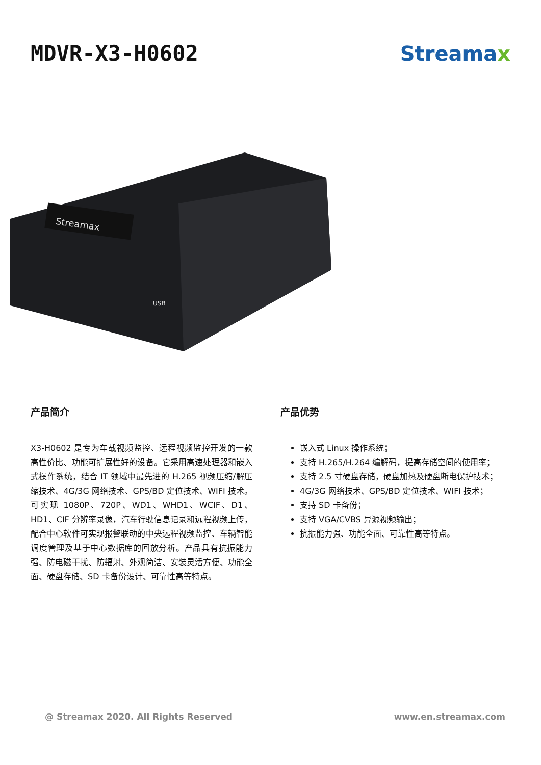MDVR-X3-H0602 Streamax
Streamax
USB
产品简介
X3-H0602 是专为车载视频监控、远程视频监控开发的一款高性价比、功能可扩展性好的设备。它采用高速处理器和嵌入式操作系统，结合 IT 领域中最先进的 H.265 视频压缩/解压缩技术、4G/3G 网络技术、GPS/BD 定位技术、WIFI 技术。可实现 1080P、720P、WD1、WHD1、WCIF、D1、HD1、CIF 分辨率录像，汽车行驶信息记录和远程视频上传，配合中心软件可实现报警联动的中央远程视频监控、车辆智能调度管理及基于中心数据库的回放分析。产品具有抗振能力强、防电磁干扰、防辐射、外观简洁、安装灵活方便、功能全面、硬盘存储、SD 卡备份设计、可靠性高等特点。
产品优势
嵌入式 Linux 操作系统；
支持 H.265/H.264 编解码，提高存储空间的使用率；
支持 2.5 寸硬盘存储，硬盘加热及硬盘断电保护技术；
4G/3G 网络技术、GPS/BD 定位技术、WIFI 技术；
支持 SD 卡备份；
支持 VGA/CVBS 异源视频输出；
抗振能力强、功能全面、可靠性高等特点。
@ Streamax 2020. All Rights Reserved www.en.streamax.com